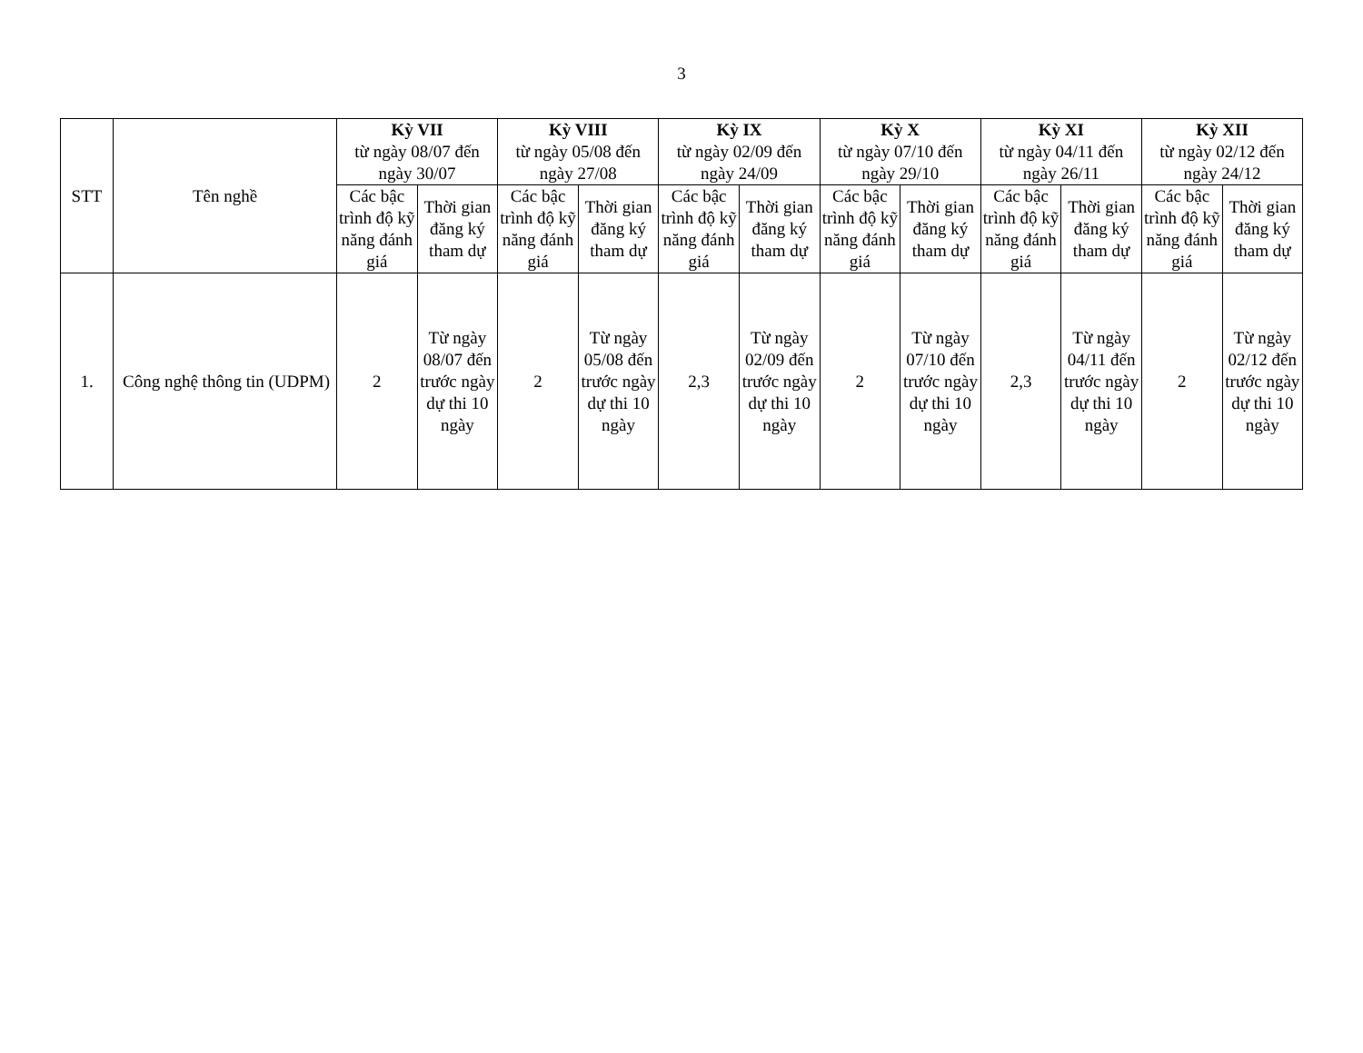3
| STT | Tên nghề | Kỳ VII từ ngày 08/07 đến ngày 30/07 | | Kỳ VIII từ ngày 05/08 đến ngày 27/08 | | Kỳ IX từ ngày 02/09 đến ngày 24/09 | | Kỳ X từ ngày 07/10 đến ngày 29/10 | | Kỳ XI từ ngày 04/11 đến ngày 26/11 | | Kỳ XII từ ngày 02/12 đến ngày 24/12 | |
| --- | --- | --- | --- | --- | --- | --- | --- | --- | --- | --- | --- | --- | --- |
| | | Các bậc trình độ kỹ năng đánh giá | Thời gian đăng ký tham dự | Các bậc trình độ kỹ năng đánh giá | Thời gian đăng ký tham dự | Các bậc trình độ kỹ năng đánh giá | Thời gian đăng ký tham dự | Các bậc trình độ kỹ năng đánh giá | Thời gian đăng ký tham dự | Các bậc trình độ kỹ năng đánh giá | Thời gian đăng ký tham dự | Các bậc trình độ kỹ năng đánh giá | Thời gian đăng ký tham dự |
| 1. | Công nghệ thông tin (UDPM) | 2 | Từ ngày 08/07 đến trước ngày dự thi 10 ngày | 2 | Từ ngày 05/08 đến trước ngày dự thi 10 ngày | 2,3 | Từ ngày 02/09 đến trước ngày dự thi 10 ngày | 2 | Từ ngày 07/10 đến trước ngày dự thi 10 ngày | 2,3 | Từ ngày 04/11 đến trước ngày dự thi 10 ngày | 2 | Từ ngày 02/12 đến trước ngày dự thi 10 ngày |